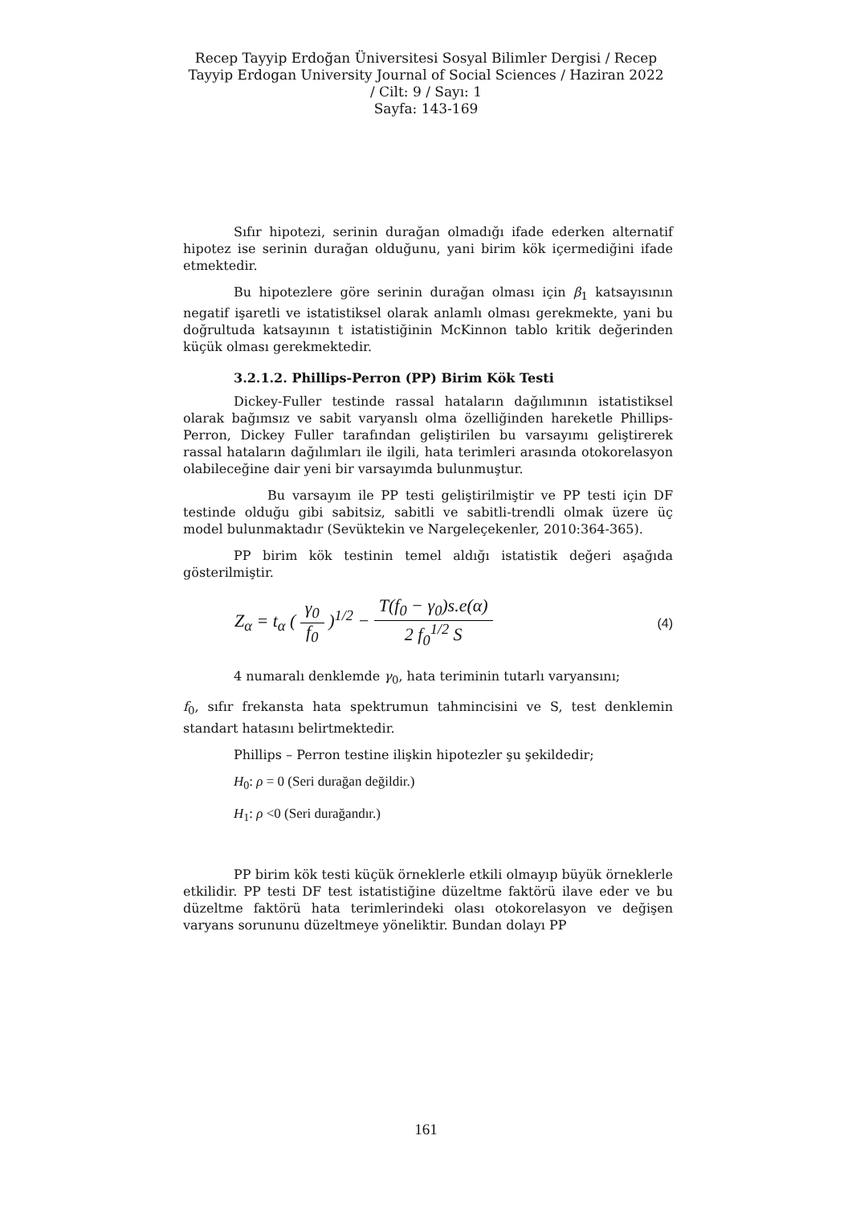Recep Tayyip Erdoğan Üniversitesi Sosyal Bilimler Dergisi / Recep
Tayyip Erdogan University Journal of Social Sciences / Haziran 2022
/ Cilt: 9 / Sayı: 1
Sayfa: 143-169
Sıfır hipotezi, serinin durağan olmadığı ifade ederken alternatif hipotez ise serinin durağan olduğunu, yani birim kök içermediğini ifade etmektedir.
Bu hipotezlere göre serinin durağan olması için β<sub>1</sub> katsayısının negatif işaretli ve istatistiksel olarak anlamlı olması gerekmekte, yani bu doğrultuda katsayının t istatistiğinin McKinnon tablo kritik değerinden küçük olması gerekmektedir.
3.2.1.2. Phillips-Perron (PP) Birim Kök Testi
Dickey-Fuller testinde rassal hataların dağılımının istatistiksel olarak bağımsız ve sabit varyanslı olma özelliğinden hareketle Phillips-Perron, Dickey Fuller tarafından geliştirilen bu varsayımı geliştirerek rassal hataların dağılımları ile ilgili, hata terimleri arasında otokorelasyon olabileceğine dair yeni bir varsayımda bulunmuştur.
Bu varsayım ile PP testi geliştirilmiştir ve PP testi için DF testinde olduğu gibi sabitsiz, sabitli ve sabitli-trendli olmak üzere üç model bulunmaktadır (Sevüktekin ve Nargeleçekenler, 2010:364-365).
PP birim kök testinin temel aldığı istatistik değeri aşağıda gösterilmiştir.
Z<sub>α</sub> = t<sub>α</sub> ( γ<sub>0</sub> f<sub>0</sub> )<sup>1/2</sup> − T(f<sub>0</sub> − γ<sub>0</sub>)s.e(α) 2 f<sub>0</sub><sup>1/2</sup> S (4)
4 numaralı denklemde γ<sub>0</sub>, hata teriminin tutarlı varyansını;
f<sub>0</sub>, sıfır frekansta hata spektrumun tahmincisini ve S, test denklemin standart hatasını belirtmektedir.
Phillips – Perron testine ilişkin hipotezler şu şekildedir;
H<sub>0</sub>: ρ = 0 (Seri durağan değildir.)
H<sub>1</sub>: ρ <0 (Seri durağandır.)
PP birim kök testi küçük örneklerle etkili olmayıp büyük örneklerle etkilidir. PP testi DF test istatistiğine düzeltme faktörü ilave eder ve bu düzeltme faktörü hata terimlerindeki olası otokorelasyon ve değişen varyans sorununu düzeltmeye yöneliktir. Bundan dolayı PP
161